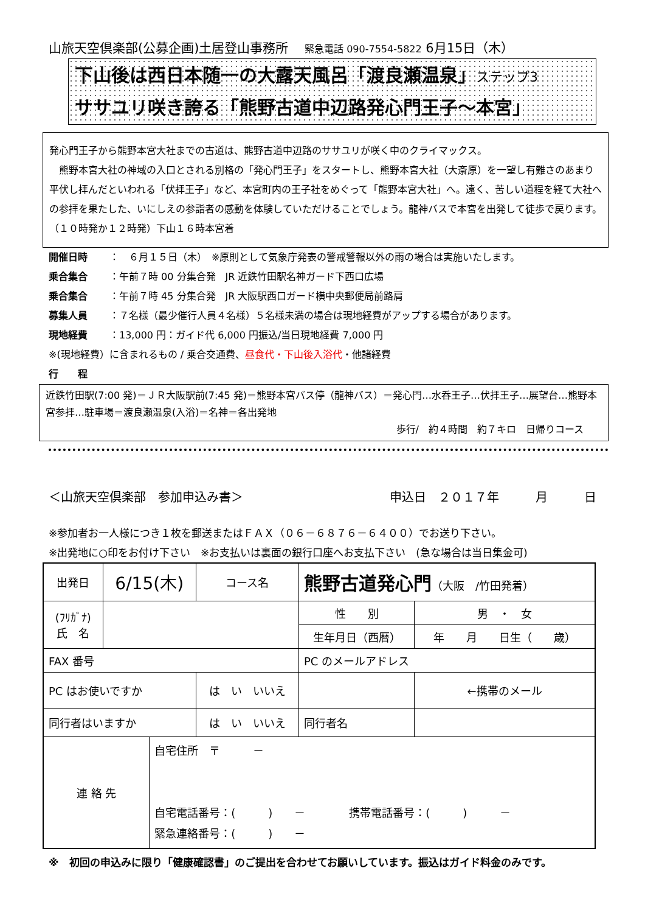山旅天空倶楽部(公募企画)土居登山事務所 緊急電話 090-7554-5822 6月15日（木）
下山後は西日本随一の大露天風呂「渡良瀬温泉」ステップ3
ササユリ咲き誇る「熊野古道中辺路発心門王子～本宮」
発心門王子から熊野本宮大社までの古道は、熊野古道中辺路のササユリが咲く中のクライマックス。
　熊野本宮大社の神域の入口とされる別格の「発心門王子」をスタートし、熊野本宮大社（大斎原）を一望し有難さのあまり平伏し拝んだといわれる「伏拝王子」など、本宮町内の王子社をめぐって「熊野本宮大社」へ。遠く、苦しい道程を経て大社への参拝を果たした、いにしえの参詣者の感動を体験していただけることでしょう。龍神バスで本宮を出発して徒歩で戻ります。（１０時発か１２時発）下山１６時本宮着
開催日時 ：　６月１５日（木）　※原則として気象庁発表の警戒警報以外の雨の場合は実施いたします。
乗合集合 ：午前７時 00 分集合発　JR 近鉄竹田駅名神ガード下西口広場
乗合集合 ：午前７時 45 分集合発　JR 大阪駅西口ガード横中央郵便局前路肩
募集人員 ：７名様（最少催行人員４名様）５名様未満の場合は現地経費がアップする場合があります。
現地経費 ：13,000 円：ガイド代 6,000 円振込/当日現地経費 7,000 円
※(現地経費）に含まれるもの / 乗合交通費、昼食代・下山後入浴代・他諸経費
行　　程
近鉄竹田駅(7:00 発)＝ＪＲ大阪駅前(7:45 発)＝熊野本宮バス停（龍神バス）＝発心門…水呑王子…伏拝王子…展望台…熊野本宮参拝…駐車場＝渡良瀬温泉(入浴)＝名神＝各出発地
歩行/　約４時間　約７キロ　日帰りコース
＜山旅天空倶楽部　参加申込み書＞ 申込日　２０１７年　　　月　　　日
※参加者お一人様につき１枚を郵送またはＦＡＸ（０６－６８７６－６４００）でお送り下さい。
※出発地に○印をお付け下さい　※お支払いは裏面の銀行口座へお支払下さい　(急な場合は当日集金可)
| 出発日 | 6/15(木) | | コース名 | 熊野古道発心門 （大阪 /竹田発着） | | |
| (ﾌﾘｶﾞﾅ) 氏 名 | | | | 性 別 | 男 ・ 女 | |
| | | | | 生年月日（西暦） | 年 月 日生（ 歳） | |
| FAX 番号 | | | | PC のメールアドレス | | |
| PC はお使いですか | | | は い いいえ | | | ←携帯のメール |
| 同行者はいますか | | | は い いいえ | 同行者名 | | |
| 連 絡 先 | | 自宅住所 〒 － 自宅電話番号：( ) － 携帯電話番号：( ) － 緊急連絡番号：( ) － | | | | |
※　初回の申込みに限り「健康確認書」のご提出を合わせてお願いしています。振込はガイド料金のみです。